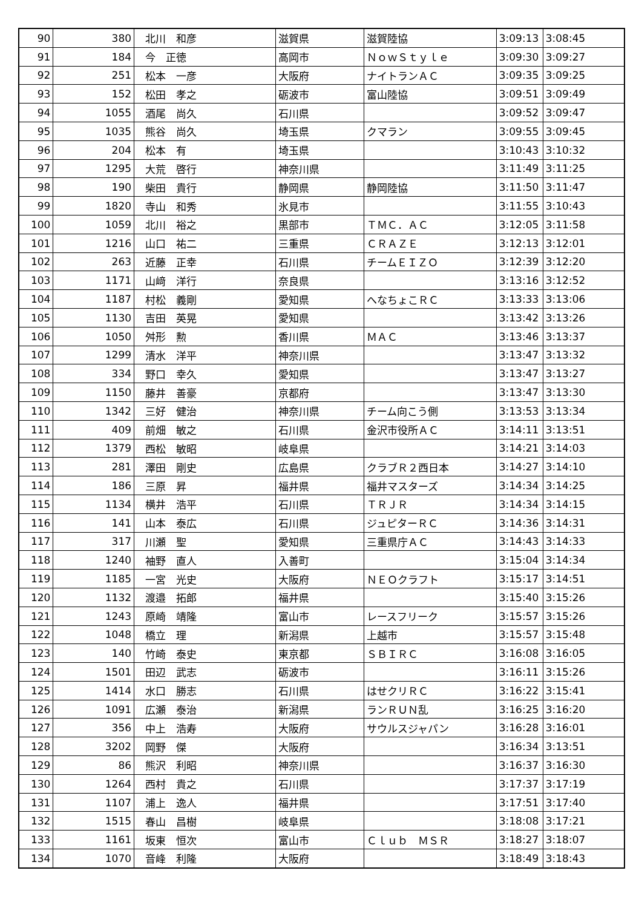| 90 | 380 | 北川 和彦 | 滋賀県 | 滋賀陸協 | 3:09:13 | 3:08:45 |
| 91 | 184 | 今 正徳 | 高岡市 | ＮｏｗＳｔｙｌｅ | 3:09:30 | 3:09:27 |
| 92 | 251 | 松本 一彦 | 大阪府 | ナイトランＡＣ | 3:09:35 | 3:09:25 |
| 93 | 152 | 松田 孝之 | 砺波市 | 富山陸協 | 3:09:51 | 3:09:49 |
| 94 | 1055 | 酒尾 尚久 | 石川県 | | 3:09:52 | 3:09:47 |
| 95 | 1035 | 熊谷 尚久 | 埼玉県 | クマラン | 3:09:55 | 3:09:45 |
| 96 | 204 | 松本 有 | 埼玉県 | | 3:10:43 | 3:10:32 |
| 97 | 1295 | 大荒 啓行 | 神奈川県 | | 3:11:49 | 3:11:25 |
| 98 | 190 | 柴田 貴行 | 静岡県 | 静岡陸協 | 3:11:50 | 3:11:47 |
| 99 | 1820 | 寺山 和秀 | 氷見市 | | 3:11:55 | 3:10:43 |
| 100 | 1059 | 北川 裕之 | 黒部市 | ＴＭＣ．ＡＣ | 3:12:05 | 3:11:58 |
| 101 | 1216 | 山口 祐二 | 三重県 | ＣＲＡＺＥ | 3:12:13 | 3:12:01 |
| 102 | 263 | 近藤 正幸 | 石川県 | チームＥＩＺＯ | 3:12:39 | 3:12:20 |
| 103 | 1171 | 山﨑 洋行 | 奈良県 | | 3:13:16 | 3:12:52 |
| 104 | 1187 | 村松 義剛 | 愛知県 | へなちょこＲＣ | 3:13:33 | 3:13:06 |
| 105 | 1130 | 吉田 英晃 | 愛知県 | | 3:13:42 | 3:13:26 |
| 106 | 1050 | 舛形 勲 | 香川県 | ＭＡＣ | 3:13:46 | 3:13:37 |
| 107 | 1299 | 清水 洋平 | 神奈川県 | | 3:13:47 | 3:13:32 |
| 108 | 334 | 野口 幸久 | 愛知県 | | 3:13:47 | 3:13:27 |
| 109 | 1150 | 藤井 善豪 | 京都府 | | 3:13:47 | 3:13:30 |
| 110 | 1342 | 三好 健治 | 神奈川県 | チーム向こう側 | 3:13:53 | 3:13:34 |
| 111 | 409 | 前畑 敏之 | 石川県 | 金沢市役所ＡＣ | 3:14:11 | 3:13:51 |
| 112 | 1379 | 西松 敏昭 | 岐阜県 | | 3:14:21 | 3:14:03 |
| 113 | 281 | 澤田 剛史 | 広島県 | クラブＲ２西日本 | 3:14:27 | 3:14:10 |
| 114 | 186 | 三原 昇 | 福井県 | 福井マスターズ | 3:14:34 | 3:14:25 |
| 115 | 1134 | 横井 浩平 | 石川県 | ＴＲＪＲ | 3:14:34 | 3:14:15 |
| 116 | 141 | 山本 泰広 | 石川県 | ジュピターＲＣ | 3:14:36 | 3:14:31 |
| 117 | 317 | 川瀬 聖 | 愛知県 | 三重県庁ＡＣ | 3:14:43 | 3:14:33 |
| 118 | 1240 | 袖野 直人 | 入善町 | | 3:15:04 | 3:14:34 |
| 119 | 1185 | 一宮 光史 | 大阪府 | ＮＥＯクラフト | 3:15:17 | 3:14:51 |
| 120 | 1132 | 渡邉 拓郎 | 福井県 | | 3:15:40 | 3:15:26 |
| 121 | 1243 | 原崎 靖隆 | 富山市 | レースフリーク | 3:15:57 | 3:15:26 |
| 122 | 1048 | 橋立 理 | 新潟県 | 上越市 | 3:15:57 | 3:15:48 |
| 123 | 140 | 竹崎 泰史 | 東京都 | ＳＢＩＲＣ | 3:16:08 | 3:16:05 |
| 124 | 1501 | 田辺 武志 | 砺波市 | | 3:16:11 | 3:15:26 |
| 125 | 1414 | 水口 勝志 | 石川県 | はせクリＲＣ | 3:16:22 | 3:15:41 |
| 126 | 1091 | 広瀬 泰治 | 新潟県 | ランＲＵＮ乱 | 3:16:25 | 3:16:20 |
| 127 | 356 | 中上 浩寿 | 大阪府 | サウルスジャパン | 3:16:28 | 3:16:01 |
| 128 | 3202 | 岡野 傑 | 大阪府 | | 3:16:34 | 3:13:51 |
| 129 | 86 | 熊沢 利昭 | 神奈川県 | | 3:16:37 | 3:16:30 |
| 130 | 1264 | 西村 貴之 | 石川県 | | 3:17:37 | 3:17:19 |
| 131 | 1107 | 浦上 逸人 | 福井県 | | 3:17:51 | 3:17:40 |
| 132 | 1515 | 春山 昌樹 | 岐阜県 | | 3:18:08 | 3:17:21 |
| 133 | 1161 | 坂東 恒次 | 富山市 | Ｃｌｕｂ ＭＳＲ | 3:18:27 | 3:18:07 |
| 134 | 1070 | 音峰 利隆 | 大阪府 | | 3:18:49 | 3:18:43 |